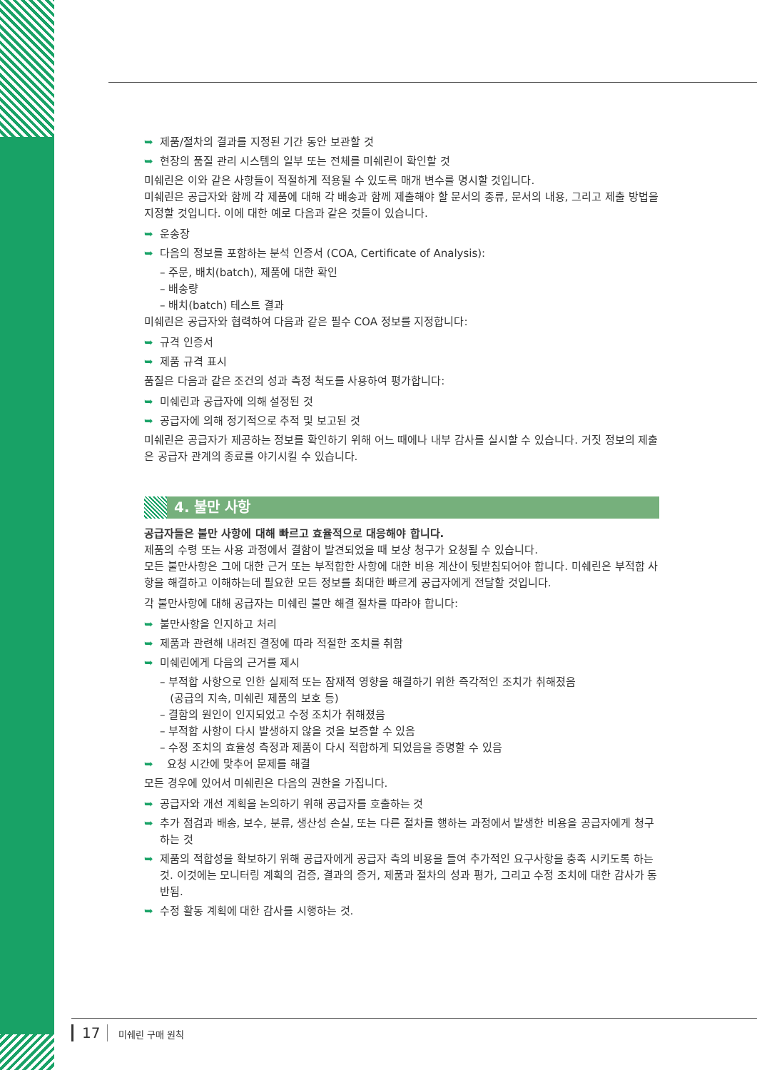➥ 제품/절차의 결과를 지정된 기간 동안 보관할 것
➥ 현장의 품질 관리 시스템의 일부 또는 전체를 미쉐린이 확인할 것
미쉐린은 이와 같은 사항들이 적절하게 적용될 수 있도록 매개 변수를 명시할 것입니다.
미쉐린은 공급자와 함께 각 제품에 대해 각 배송과 함께 제출해야 할 문서의 종류, 문서의 내용, 그리고 제출 방법을 지정할 것입니다. 이에 대한 예로 다음과 같은 것들이 있습니다.
➥ 운송장
➥ 다음의 정보를 포함하는 분석 인증서 (COA, Certificate of Analysis):
– 주문, 배치(batch), 제품에 대한 확인
– 배송량
– 배치(batch) 테스트 결과
미쉐린은 공급자와 협력하여 다음과 같은 필수 COA 정보를 지정합니다:
➥ 규격 인증서
➥ 제품 규격 표시
품질은 다음과 같은 조건의 성과 측정 척도를 사용하여 평가합니다:
➥ 미쉐린과 공급자에 의해 설정된 것
➥ 공급자에 의해 정기적으로 추적 및 보고된 것
미쉐린은 공급자가 제공하는 정보를 확인하기 위해 어느 때에나 내부 감사를 실시할 수 있습니다. 거짓 정보의 제출은 공급자 관계의 종료를 야기시킬 수 있습니다.
4. 불만 사항
공급자들은 불만 사항에 대해 빠르고 효율적으로 대응해야 합니다.
제품의 수령 또는 사용 과정에서 결함이 발견되었을 때 보상 청구가 요청될 수 있습니다.
모든 불만사항은 그에 대한 근거 또는 부적합한 사항에 대한 비용 계산이 뒷받침되어야 합니다. 미쉐린은 부적합 사항을 해결하고 이해하는데 필요한 모든 정보를 최대한 빠르게 공급자에게 전달할 것입니다.
각 불만사항에 대해 공급자는 미쉐린 불만 해결 절차를 따라야 합니다:
➥ 불만사항을 인지하고 처리
➥ 제품과 관련해 내려진 결정에 따라 적절한 조치를 취함
➥ 미쉐린에게 다음의 근거를 제시
– 부적합 사항으로 인한 실제적 또는 잠재적 영향을 해결하기 위한 즉각적인 조치가 취해졌음
(공급의 지속, 미쉐린 제품의 보호 등)
– 결함의 원인이 인지되었고 수정 조치가 취해졌음
– 부적합 사항이 다시 발생하지 않을 것을 보증할 수 있음
– 수정 조치의 효율성 측정과 제품이 다시 적합하게 되었음을 증명할 수 있음
➥ 요청 시간에 맞추어 문제를 해결
모든 경우에 있어서 미쉐린은 다음의 권한을 가집니다.
➥ 공급자와 개선 계획을 논의하기 위해 공급자를 호출하는 것
➥ 추가 점검과 배송, 보수, 분류, 생산성 손실, 또는 다른 절차를 행하는 과정에서 발생한 비용을 공급자에게 청구하는 것
➥ 제품의 적합성을 확보하기 위해 공급자에게 공급자 측의 비용을 들여 추가적인 요구사항을 충족 시키도록 하는 것. 이것에는 모니터링 계획의 검증, 결과의 증거, 제품과 절차의 성과 평가, 그리고 수정 조치에 대한 감사가 동반됨.
➥ 수정 활동 계획에 대한 감사를 시행하는 것.
17 미쉐린 구매 원칙